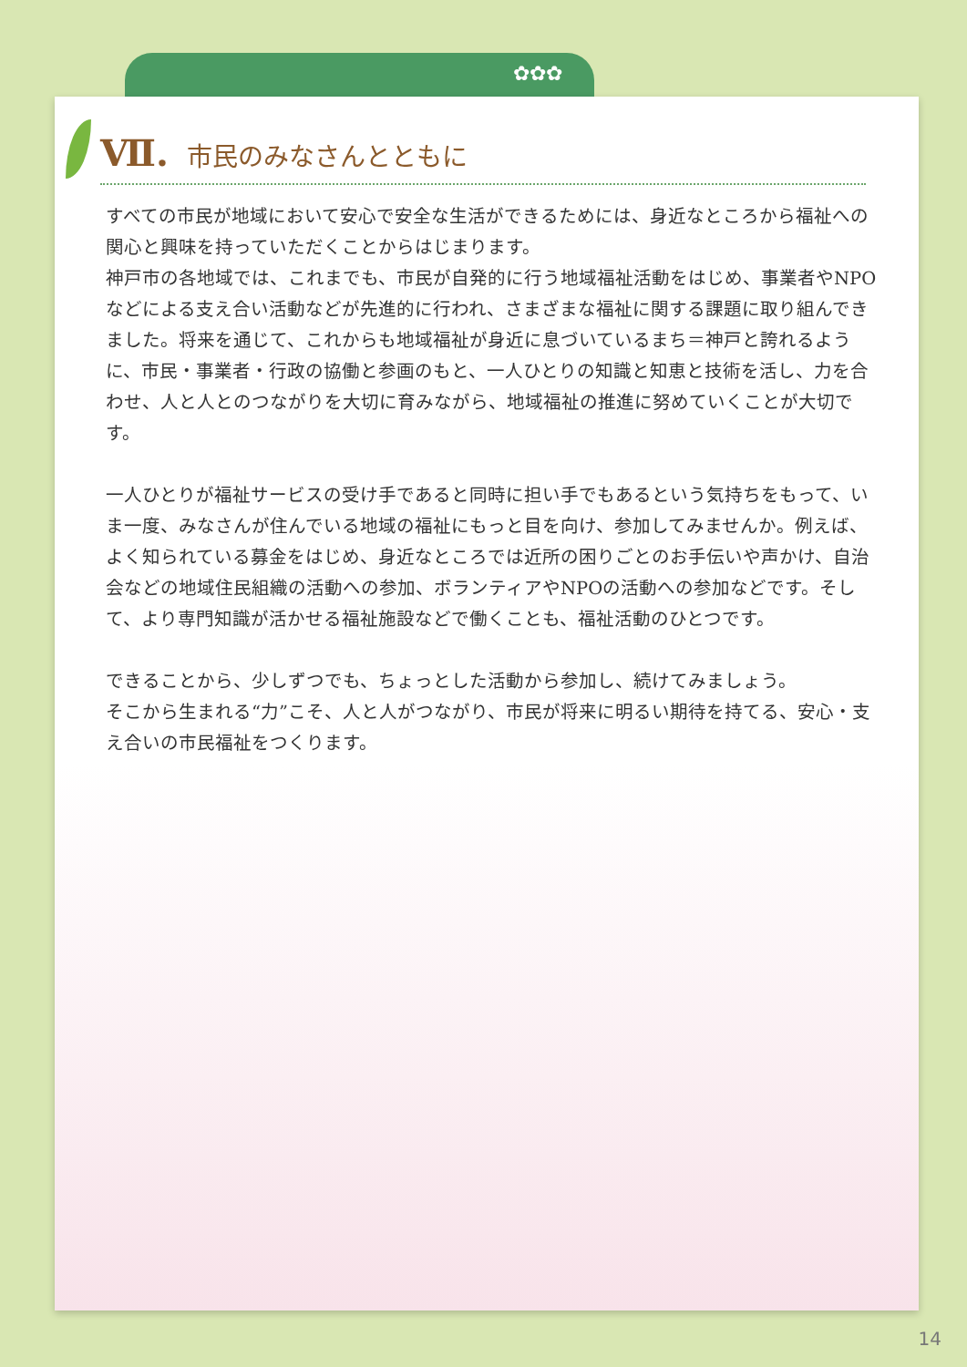✿✿✿
Ⅶ. 市民のみなさんとともに
すべての市民が地域において安心で安全な生活ができるためには、身近なところから福祉への関心と興味を持っていただくことからはじまります。
神戸市の各地域では、これまでも、市民が自発的に行う地域福祉活動をはじめ、事業者やNPOなどによる支え合い活動などが先進的に行われ、さまざまな福祉に関する課題に取り組んできました。将来を通じて、これからも地域福祉が身近に息づいているまち＝神戸と誇れるように、市民・事業者・行政の協働と参画のもと、一人ひとりの知識と知恵と技術を活し、力を合わせ、人と人とのつながりを大切に育みながら、地域福祉の推進に努めていくことが大切です。
一人ひとりが福祉サービスの受け手であると同時に担い手でもあるという気持ちをもって、いま一度、みなさんが住んでいる地域の福祉にもっと目を向け、参加してみませんか。例えば、よく知られている募金をはじめ、身近なところでは近所の困りごとのお手伝いや声かけ、自治会などの地域住民組織の活動への参加、ボランティアやNPOの活動への参加などです。そして、より専門知識が活かせる福祉施設などで働くことも、福祉活動のひとつです。
できることから、少しずつでも、ちょっとした活動から参加し、続けてみましょう。
そこから生まれる“力”こそ、人と人がつながり、市民が将来に明るい期待を持てる、安心・支え合いの市民福祉をつくります。
14